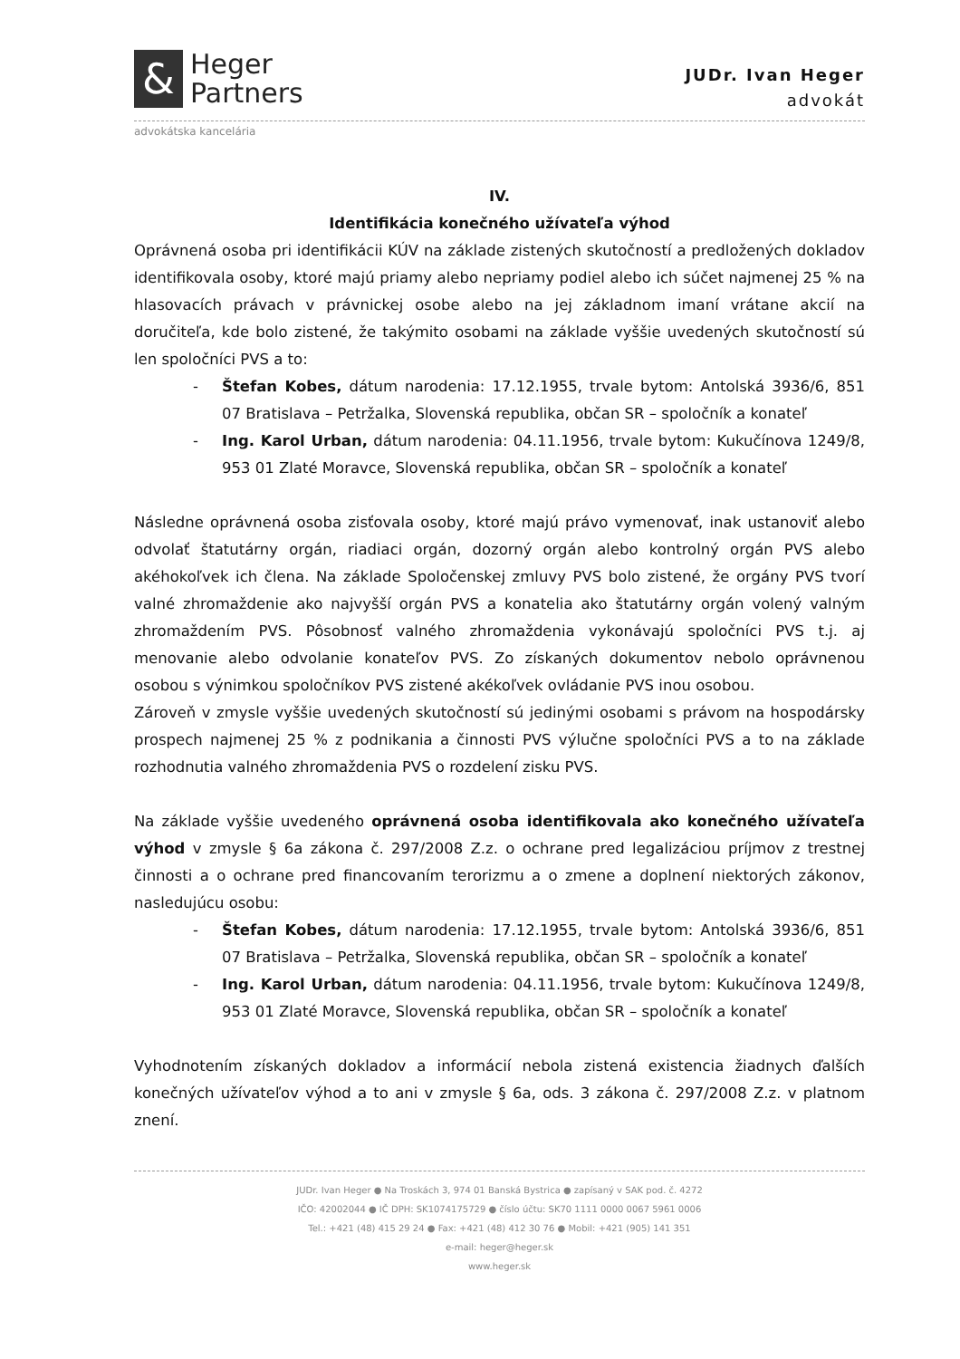&
Heger
Partners
JUDr. Ivan Heger
advokát
advokátska kancelária
IV.
Identifikácia konečného užívateľa výhod
Oprávnená osoba pri identifikácii KÚV na základe zistených skutočností a predložených dokladov identifikovala osoby, ktoré majú priamy alebo nepriamy podiel alebo ich súčet najmenej 25 % na hlasovacích právach v právnickej osobe alebo na jej základnom imaní vrátane akcií na doručiteľa, kde bolo zistené, že takýmito osobami na základe vyššie uvedených skutočností sú len spoločníci PVS a to:
- Štefan Kobes, dátum narodenia: 17.12.1955, trvale bytom: Antolská 3936/6, 851 07 Bratislava – Petržalka, Slovenská republika, občan SR – spoločník a konateľ
- Ing. Karol Urban, dátum narodenia: 04.11.1956, trvale bytom: Kukučínova 1249/8, 953 01 Zlaté Moravce, Slovenská republika, občan SR – spoločník a konateľ
Následne oprávnená osoba zisťovala osoby, ktoré majú právo vymenovať, inak ustanoviť alebo odvolať štatutárny orgán, riadiaci orgán, dozorný orgán alebo kontrolný orgán PVS alebo akéhokoľvek ich člena. Na základe Spoločenskej zmluvy PVS bolo zistené, že orgány PVS tvorí valné zhromaždenie ako najvyšší orgán PVS a konatelia ako štatutárny orgán volený valným zhromaždením PVS. Pôsobnosť valného zhromaždenia vykonávajú spoločníci PVS t.j. aj menovanie alebo odvolanie konateľov PVS. Zo získaných dokumentov nebolo oprávnenou osobou s výnimkou spoločníkov PVS zistené akékoľvek ovládanie PVS inou osobou.
Zároveň v zmysle vyššie uvedených skutočností sú jedinými osobami s právom na hospodársky prospech najmenej 25 % z podnikania a činnosti PVS výlučne spoločníci PVS a to na základe rozhodnutia valného zhromaždenia PVS o rozdelení zisku PVS.
Na základe vyššie uvedeného oprávnená osoba identifikovala ako konečného užívateľa výhod v zmysle § 6a zákona č. 297/2008 Z.z. o ochrane pred legalizáciou príjmov z trestnej činnosti a o ochrane pred financovaním terorizmu a o zmene a doplnení niektorých zákonov, nasledujúcu osobu:
- Štefan Kobes, dátum narodenia: 17.12.1955, trvale bytom: Antolská 3936/6, 851 07 Bratislava – Petržalka, Slovenská republika, občan SR – spoločník a konateľ
- Ing. Karol Urban, dátum narodenia: 04.11.1956, trvale bytom: Kukučínova 1249/8, 953 01 Zlaté Moravce, Slovenská republika, občan SR – spoločník a konateľ
Vyhodnotením získaných dokladov a informácií nebola zistená existencia žiadnych ďalších konečných užívateľov výhod a to ani v zmysle § 6a, ods. 3 zákona č. 297/2008 Z.z. v platnom znení.
JUDr. Ivan Heger ● Na Troskách 3, 974 01 Banská Bystrica ● zapísaný v SAK pod. č. 4272
IČO: 42002044 ● IČ DPH: SK1074175729 ● číslo účtu: SK70 1111 0000 0067 5961 0006
Tel.: +421 (48) 415 29 24 ● Fax: +421 (48) 412 30 76 ● Mobil: +421 (905) 141 351
e-mail: heger@heger.sk
www.heger.sk